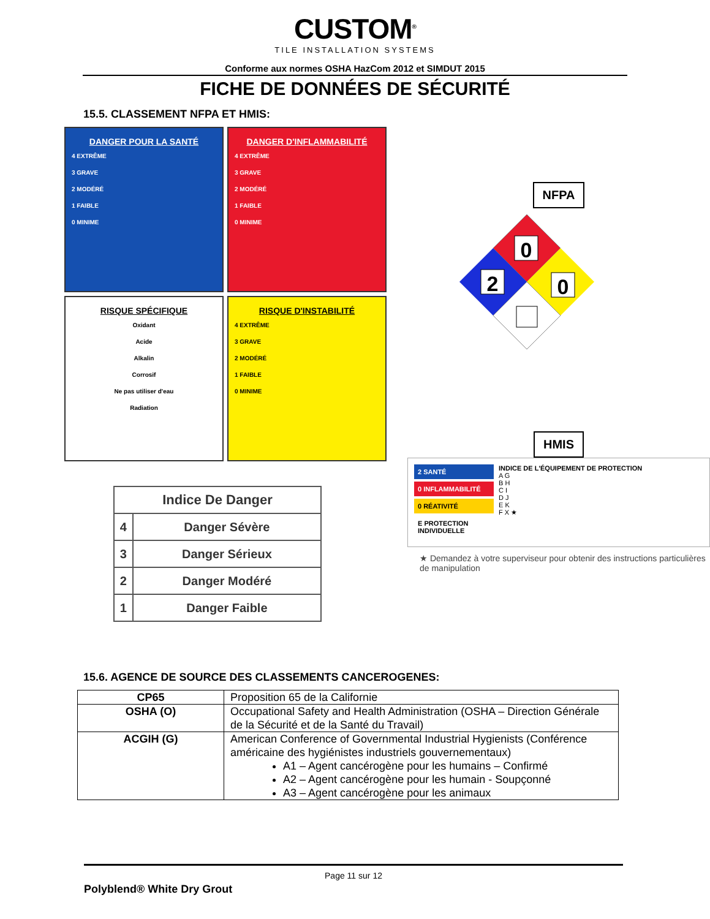CUSTOM<sup>®</sup>
TILE INSTALLATION SYSTEMS
Conforme aux normes OSHA HazCom 2012 et SIMDUT 2015
FICHE DE DONNÉES DE SÉCURITÉ
15.5. CLASSEMENT NFPA ET HMIS:
DANGER POUR LA SANTÉ
4 EXTRÊME
3 GRAVE
2 MODÉRÉ
1 FAIBLE
0 MINIME
DANGER D'INFLAMMABILITÉ
4 EXTRÊME
3 GRAVE
2 MODÉRÉ
1 FAIBLE
0 MINIME
RISQUE SPÉCIFIQUE
Oxidant
Acide
Alkalin
Corrosif
Ne pas utiliser d'eau
Radiation
RISQUE D'INSTABILITÉ
4 EXTRÊME
3 GRAVE
2 MODÉRÉ
1 FAIBLE
0 MINIME
| Indice De Danger | |
| --- | --- |
| 4 | Danger Sévère |
| 3 | Danger Sérieux |
| 2 | Danger Modéré |
| 1 | Danger Faible |
NFPA
0
2
0
HMIS
2 SANTÉ
0 INFLAMMABILITÉ
0 RÉATIVITÉ
E PROTECTION INDIVIDUELLE
INDICE DE L'ÉQUIPEMENT DE PROTECTION
A G
B H
C I
D J
E K
F X ★
★ Demandez à votre superviseur pour obtenir des instructions particulières de manipulation
15.6. AGENCE DE SOURCE DES CLASSEMENTS CANCEROGENES:
| CP65 | Proposition 65 de la Californie |
| OSHA (O) | Occupational Safety and Health Administration (OSHA – Direction Générale de la Sécurité et de la Santé du Travail) |
| ACGIH (G) | American Conference of Governmental Industrial Hygienists (Conférence américaine des hygiénistes industriels gouvernementaux) A1 – Agent cancérogène pour les humains – Confirmé A2 – Agent cancérogène pour les humain - Soupçonné A3 – Agent cancérogène pour les animaux |
Page 11 sur 12
Polyblend® White Dry Grout